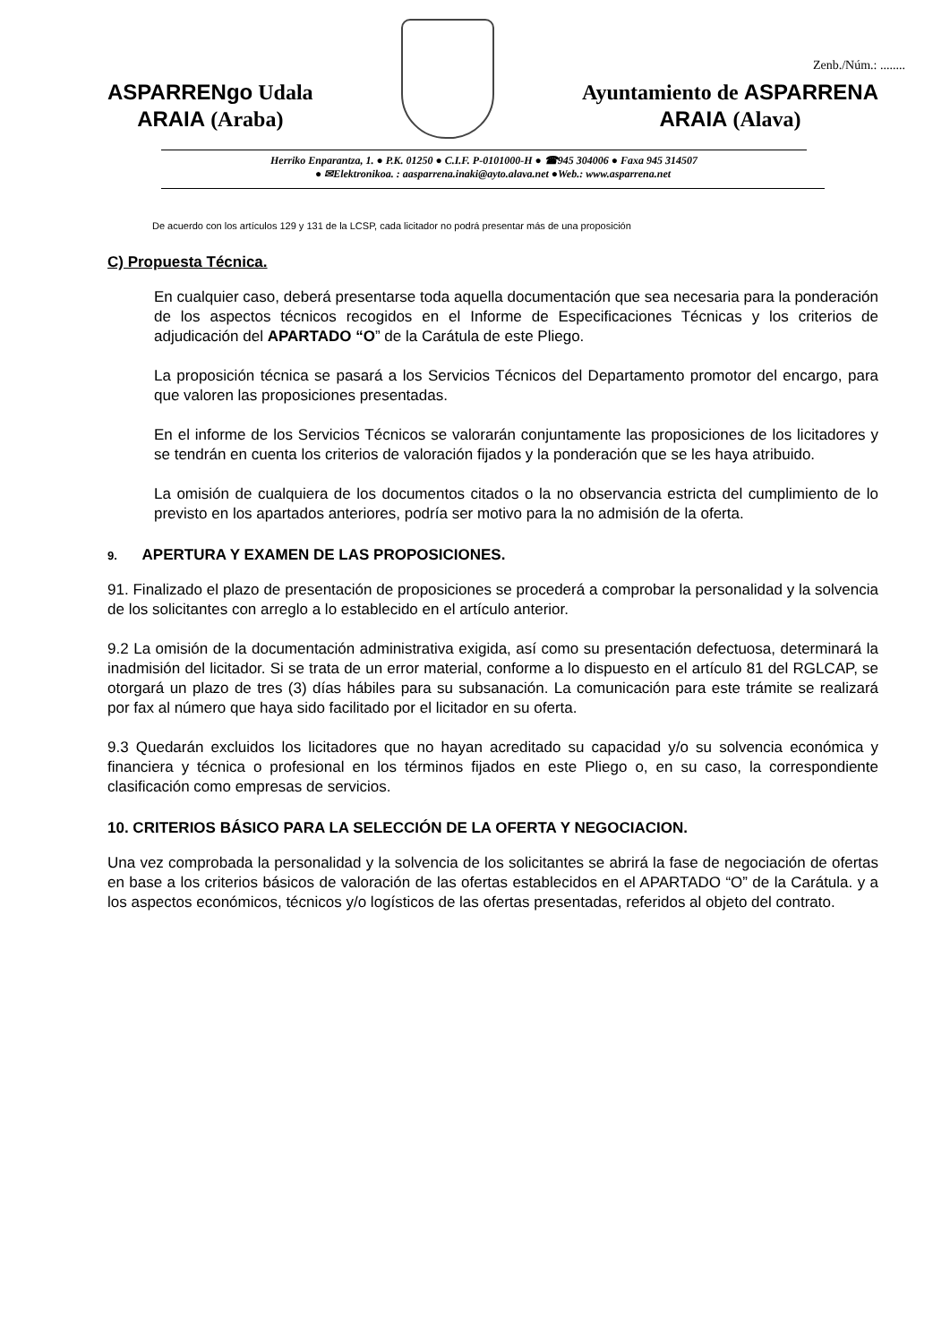Zenb./Núm.: ........
ASPARRENgo Udala
ARAIA (Araba)
Ayuntamiento de ASPARRENA
ARAIA (Alava)
Herriko Enparantza, 1. ● P.K. 01250 ● C.I.F. P-0101000-H ● ☎945 304006 ● Faxa 945 314507
● ✉Elektronikoa. : aasparrena.inaki@ayto.alava.net ●Web.: www.asparrena.net
De acuerdo con los artículos 129 y 131 de la LCSP, cada licitador no podrá presentar más de una proposición
C) Propuesta Técnica.
En cualquier caso, deberá presentarse toda aquella documentación que sea necesaria para la ponderación de los aspectos técnicos recogidos en el Informe de Especificaciones Técnicas y los criterios de adjudicación del APARTADO “O” de la Carátula de este Pliego.
La proposición técnica se pasará a los Servicios Técnicos del Departamento promotor del encargo, para que valoren las proposiciones presentadas.
En el informe de los Servicios Técnicos se valorarán conjuntamente las proposiciones de los licitadores y se tendrán en cuenta los criterios de valoración fijados y la ponderación que se les haya atribuido.
La omisión de cualquiera de los documentos citados o la no observancia estricta del cumplimiento de lo previsto en los apartados anteriores, podría ser motivo para la no admisión de la oferta.
9. APERTURA Y EXAMEN DE LAS PROPOSICIONES.
91. Finalizado el plazo de presentación de proposiciones se procederá a comprobar la personalidad y la solvencia de los solicitantes con arreglo a lo establecido en el artículo anterior.
9.2 La omisión de la documentación administrativa exigida, así como su presentación defectuosa, determinará la inadmisión del licitador. Si se trata de un error material, conforme a lo dispuesto en el artículo 81 del RGLCAP, se otorgará un plazo de tres (3) días hábiles para su subsanación. La comunicación para este trámite se realizará por fax al número que haya sido facilitado por el licitador en su oferta.
9.3 Quedarán excluidos los licitadores que no hayan acreditado su capacidad y/o su solvencia económica y financiera y técnica o profesional en los términos fijados en este Pliego o, en su caso, la correspondiente clasificación como empresas de servicios.
10. CRITERIOS BÁSICO PARA LA SELECCIÓN DE LA OFERTA Y NEGOCIACION.
Una vez comprobada la personalidad y la solvencia de los solicitantes se abrirá la fase de negociación de ofertas en base a los criterios básicos de valoración de las ofertas establecidos en el APARTADO “O” de la Carátula. y a los aspectos económicos, técnicos y/o logísticos de las ofertas presentadas, referidos al objeto del contrato.